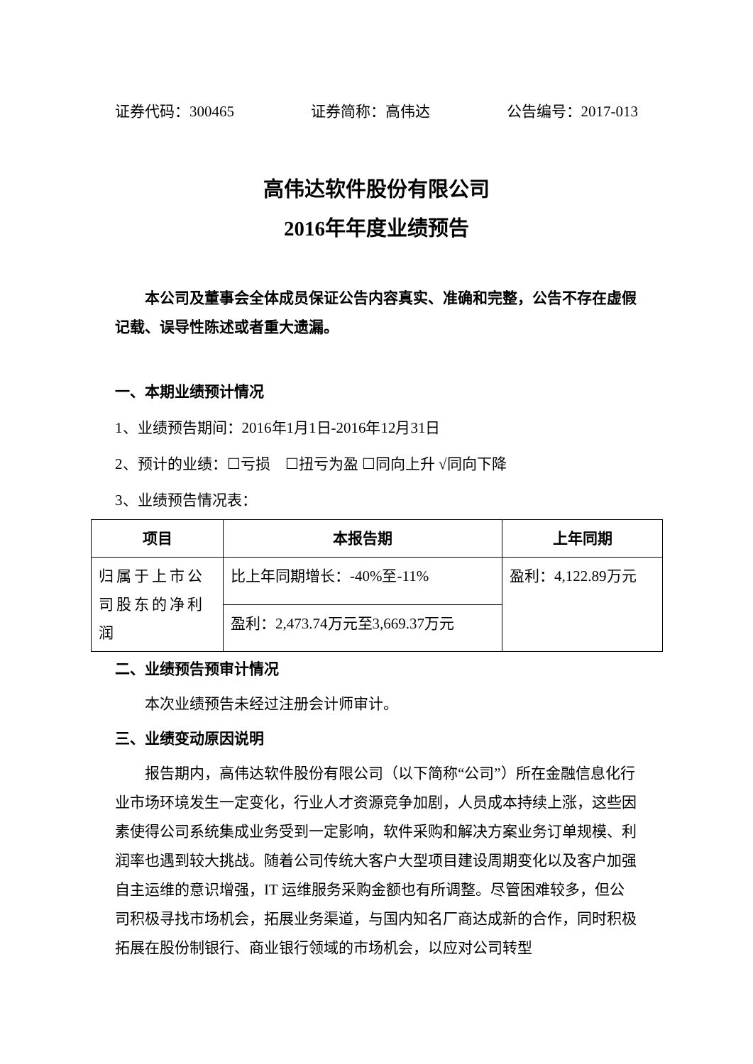证券代码：300465 证券简称：高伟达 公告编号：2017-013
高伟达软件股份有限公司
2016年年度业绩预告
本公司及董事会全体成员保证公告内容真实、准确和完整，公告不存在虚假记载、误导性陈述或者重大遗漏。
一、本期业绩预计情况
1、业绩预告期间：2016年1月1日-2016年12月31日
2、预计的业绩：☐亏损　☐扭亏为盈 ☐同向上升 √同向下降
3、业绩预告情况表：
| 项目 | 本报告期 | 上年同期 |
| --- | --- | --- |
| 归属于上市公司股东的净利润 | 比上年同期增长：-40%至-11% | 盈利：4,122.89万元 |
| | 盈利：2,473.74万元至3,669.37万元 | |
二、业绩预告预审计情况
本次业绩预告未经过注册会计师审计。
三、业绩变动原因说明
报告期内，高伟达软件股份有限公司（以下简称“公司”）所在金融信息化行业市场环境发生一定变化，行业人才资源竞争加剧，人员成本持续上涨，这些因素使得公司系统集成业务受到一定影响，软件采购和解决方案业务订单规模、利润率也遇到较大挑战。随着公司传统大客户大型项目建设周期变化以及客户加强自主运维的意识增强，IT 运维服务采购金额也有所调整。尽管困难较多，但公司积极寻找市场机会，拓展业务渠道，与国内知名厂商达成新的合作，同时积极拓展在股份制银行、商业银行领域的市场机会，以应对公司转型